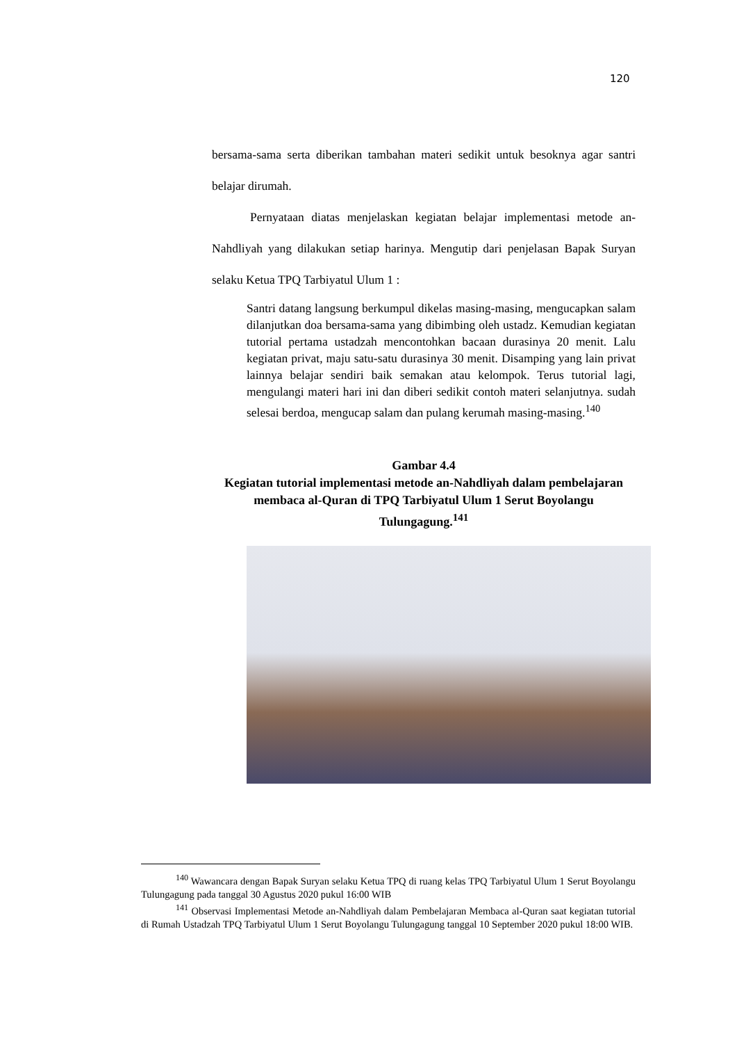120
bersama-sama serta diberikan tambahan materi sedikit untuk besoknya agar santri belajar dirumah.
Pernyataan diatas menjelaskan kegiatan belajar implementasi metode an-Nahdliyah yang dilakukan setiap harinya. Mengutip dari penjelasan Bapak Suryan selaku Ketua TPQ Tarbiyatul Ulum 1 :
Santri datang langsung berkumpul dikelas masing-masing, mengucapkan salam dilanjutkan doa bersama-sama yang dibimbing oleh ustadz. Kemudian kegiatan tutorial pertama ustadzah mencontohkan bacaan durasinya 20 menit. Lalu kegiatan privat, maju satu-satu durasinya 30 menit. Disamping yang lain privat lainnya belajar sendiri baik semakan atau kelompok. Terus tutorial lagi, mengulangi materi hari ini dan diberi sedikit contoh materi selanjutnya. sudah selesai berdoa, mengucap salam dan pulang kerumah masing-masing.<sup>140</sup>
Gambar 4.4
Kegiatan tutorial implementasi metode an-Nahdliyah dalam pembelajaran membaca al-Quran di TPQ Tarbiyatul Ulum 1 Serut Boyolangu Tulungagung.<sup>141</sup>
<sup>140</sup> Wawancara dengan Bapak Suryan selaku Ketua TPQ di ruang kelas TPQ Tarbiyatul Ulum 1 Serut Boyolangu Tulungagung pada tanggal 30 Agustus 2020 pukul 16:00 WIB
<sup>141</sup> Observasi Implementasi Metode an-Nahdliyah dalam Pembelajaran Membaca al-Quran saat kegiatan tutorial di Rumah Ustadzah TPQ Tarbiyatul Ulum 1 Serut Boyolangu Tulungagung tanggal 10 September 2020 pukul 18:00 WIB.